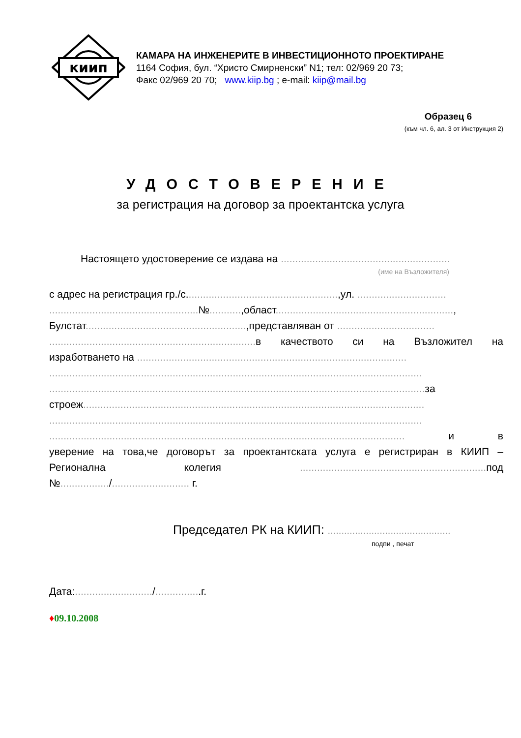киип
КАМАРА НА ИНЖЕНЕРИТЕ В ИНВЕСТИЦИОННОТО ПРОЕКТИРАНЕ
1164 София, бул. “Христо Смирненски” N1; тел: 02/969 20 73;
Факс 02/969 20 70; www.kiip.bg ; e-mail: kiip@mail.bg
Образец 6
(към чл. 6, ал. 3 от Инструкция 2)
УДОСТОВЕРЕНИЕ
за регистрация на договор за проектантска услуга
Настоящето удостоверение се издава на ...........................................................
(име на Възложителя)
с адрес на регистрация гр./с.....................................................,ул. ...............................
....................................................№...........,област..............................................................,
Булстат........................................................,представляван от ..................................
........................................................................ в качеството си на Възложител на
изработването на ..............................................................................................
..................................................................................................................................
................................................................................................................................... за
строеж.......................................................................................................................
..................................................................................................................................
............................................................................................................................ и в
уверение на това,че договорът за проектантската услуга е регистриран в КИИП –
Регионална колегия ................................................................. под
№................./........................... г.
Председател РК на КИИП: .............................................
подпи , печат
Дата:.........................../................г.
♦09.10.2008